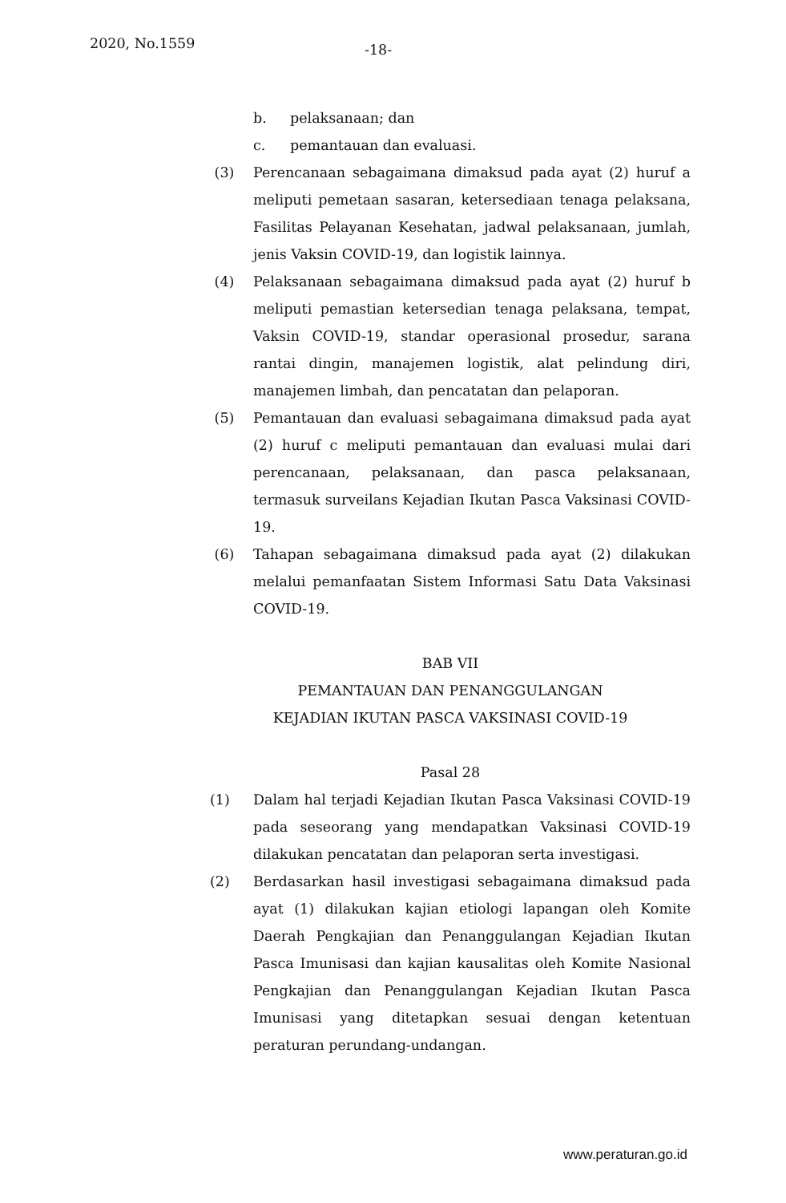2020, No.1559 -18-
b. pelaksanaan; dan
c. pemantauan dan evaluasi.
(3) Perencanaan sebagaimana dimaksud pada ayat (2) huruf a meliputi pemetaan sasaran, ketersediaan tenaga pelaksana, Fasilitas Pelayanan Kesehatan, jadwal pelaksanaan, jumlah, jenis Vaksin COVID-19, dan logistik lainnya.
(4) Pelaksanaan sebagaimana dimaksud pada ayat (2) huruf b meliputi pemastian ketersedian tenaga pelaksana, tempat, Vaksin COVID-19, standar operasional prosedur, sarana rantai dingin, manajemen logistik, alat pelindung diri, manajemen limbah, dan pencatatan dan pelaporan.
(5) Pemantauan dan evaluasi sebagaimana dimaksud pada ayat (2) huruf c meliputi pemantauan dan evaluasi mulai dari perencanaan, pelaksanaan, dan pasca pelaksanaan, termasuk surveilans Kejadian Ikutan Pasca Vaksinasi COVID-19.
(6) Tahapan sebagaimana dimaksud pada ayat (2) dilakukan melalui pemanfaatan Sistem Informasi Satu Data Vaksinasi COVID-19.
BAB VII
PEMANTAUAN DAN PENANGGULANGAN
KEJADIAN IKUTAN PASCA VAKSINASI COVID-19
Pasal 28
(1) Dalam hal terjadi Kejadian Ikutan Pasca Vaksinasi COVID-19 pada seseorang yang mendapatkan Vaksinasi COVID-19 dilakukan pencatatan dan pelaporan serta investigasi.
(2) Berdasarkan hasil investigasi sebagaimana dimaksud pada ayat (1) dilakukan kajian etiologi lapangan oleh Komite Daerah Pengkajian dan Penanggulangan Kejadian Ikutan Pasca Imunisasi dan kajian kausalitas oleh Komite Nasional Pengkajian dan Penanggulangan Kejadian Ikutan Pasca Imunisasi yang ditetapkan sesuai dengan ketentuan peraturan perundang-undangan.
www.peraturan.go.id